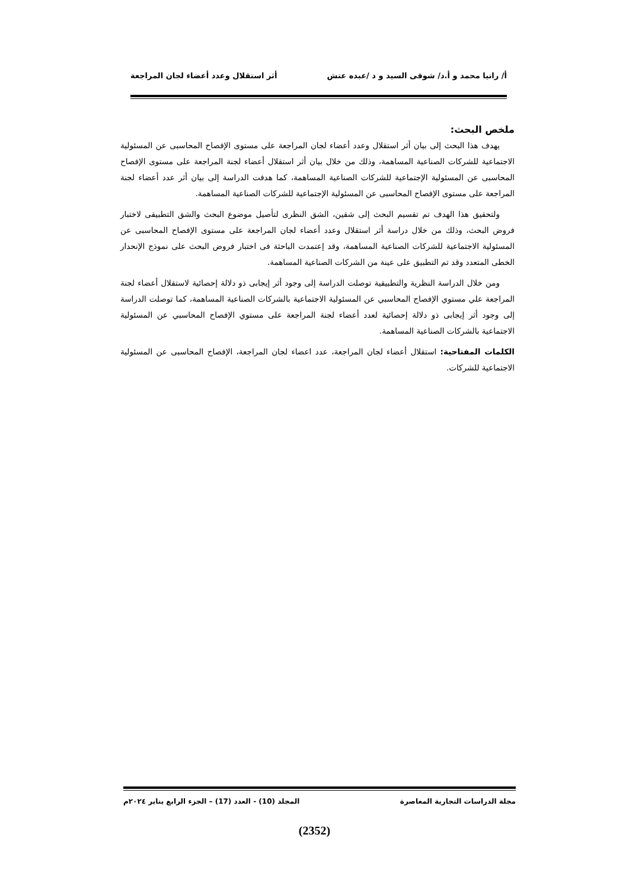أ/ رانيا محمد و أ.د/ شوقى السيد و د /عبده عتش أثر استقلال وعدد أعضاء لجان المراجعة
ملخص البحث:
يهدف هذا البحث إلى بيان أثر استقلال وعدد أعضاء لجان المراجعة على مستوى الإفصاح المحاسبى عن المسئولية الاجتماعية للشركات الصناعية المساهمة، وذلك من خلال بيان أثر استقلال أعضاء لجنة المراجعة على مستوى الإفصاح المحاسبى عن المسئولية الإجتماعية للشركات الصناعية المساهمة، كما هدفت الدراسة إلى بيان أثر عدد أعضاء لجنة المراجعة على مستوى الإفصاح المحاسبى عن المسئولية الإجتماعية للشركات الصناعية المساهمة.
ولتحقيق هذا الهدف تم تقسيم البحث إلى شقين، الشق النظرى لتأصيل موضوع البحث والشق التطبيقى لاختبار فروض البحث، وذلك من خلال دراسة أثر استقلال وعدد أعضاء لجان المراجعة على مستوى الإفصاح المحاسبى عن المسئولية الاجتماعية للشركات الصناعية المساهمة، وقد إعتمدت الباحثة فى اختبار فروض البحث على نموذج الإنحدار الخطى المتعدد وقد تم التطبيق على عينة من الشركات الصناعية المساهمة.
ومن خلال الدراسة النظرية والتطبيقية توصلت الدراسة إلى وجود أثر إيجابى ذو دلالة إحصائية لاستقلال أعضاء لجنة المراجعة علي مستوي الإفصاح المحاسبي عن المسئولية الاجتماعية بالشركات الصناعية المساهمة، كما توصلت الدراسة إلى وجود أثر إيجابى ذو دلالة إحصائية لعدد أعضاء لجنة المراجعة على مستوي الإفصاح المحاسبي عن المسئولية الاجتماعية بالشركات الصناعية المساهمة.
الكلمات المفتاحية: استقلال أعضاء لجان المراجعة، عدد اعضاء لجان المراجعة، الإفصاح المحاسبى عن المسئولية الاجتماعية للشركات.
مجلة الدراسات التجارية المعاصرة المجلد (10) - العدد (17) – الجزء الرابع يناير ٢٠٢٤م
(2352)